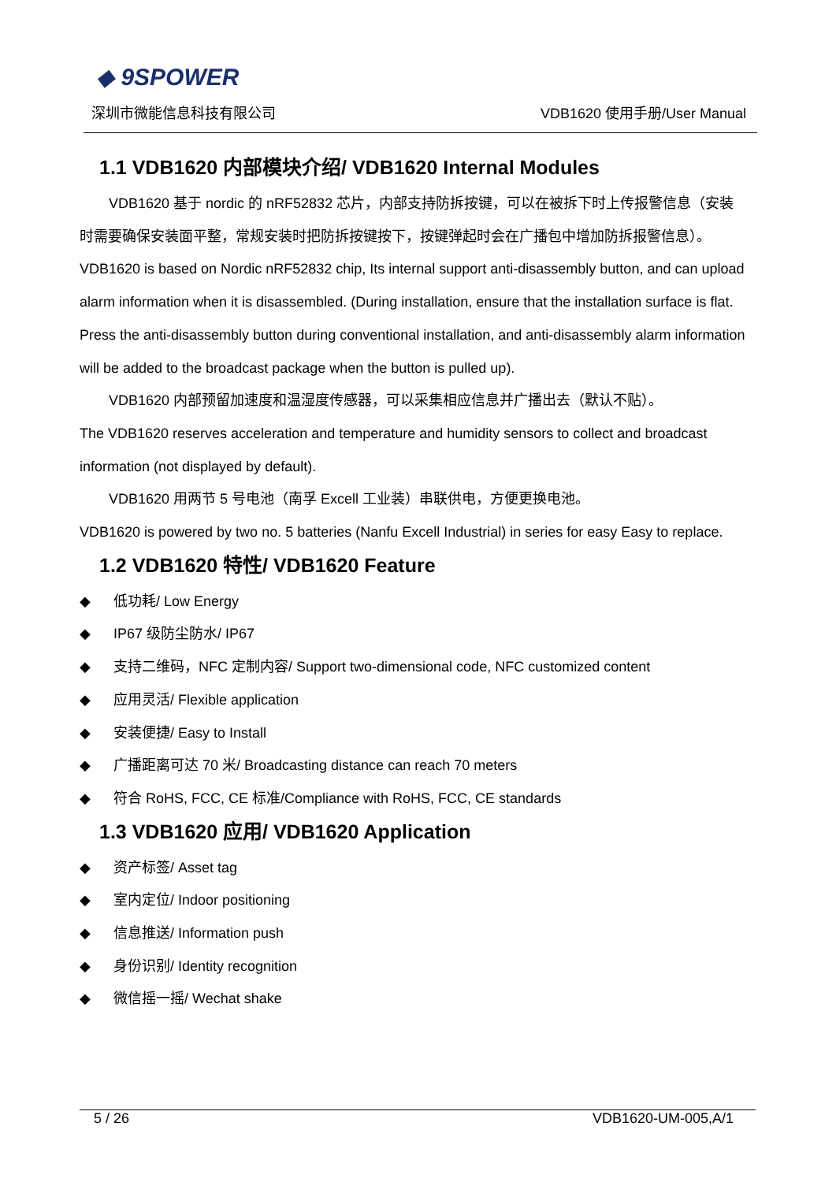◆ 9SPOWER
深圳市微能信息科技有限公司 VDB1620 使用手册/User Manual
1.1 VDB1620 内部模块介绍/ VDB1620 Internal Modules
VDB1620 基于 nordic 的 nRF52832 芯片，内部支持防拆按键，可以在被拆下时上传报警信息（安装
时需要确保安装面平整，常规安装时把防拆按键按下，按键弹起时会在广播包中增加防拆报警信息）。
VDB1620 is based on Nordic nRF52832 chip, Its internal support anti-disassembly button, and can upload alarm information when it is disassembled. (During installation, ensure that the installation surface is flat. Press the anti-disassembly button during conventional installation, and anti-disassembly alarm information will be added to the broadcast package when the button is pulled up).
VDB1620 内部预留加速度和温湿度传感器，可以采集相应信息并广播出去（默认不贴）。
The VDB1620 reserves acceleration and temperature and humidity sensors to collect and broadcast information (not displayed by default).
VDB1620 用两节 5 号电池（南孚 Excell 工业装）串联供电，方便更换电池。
VDB1620 is powered by two no. 5 batteries (Nanfu Excell Industrial) in series for easy Easy to replace.
1.2 VDB1620 特性/ VDB1620 Feature
◆ 低功耗/ Low Energy
◆ IP67 级防尘防水/ IP67
◆ 支持二维码，NFC 定制内容/ Support two-dimensional code, NFC customized content
◆ 应用灵活/ Flexible application
◆ 安装便捷/ Easy to Install
◆ 广播距离可达 70 米/ Broadcasting distance can reach 70 meters
◆ 符合 RoHS, FCC, CE 标准/Compliance with RoHS, FCC, CE standards
1.3 VDB1620 应用/ VDB1620 Application
◆ 资产标签/ Asset tag
◆ 室内定位/ Indoor positioning
◆ 信息推送/ Information push
◆ 身份识别/ Identity recognition
◆ 微信摇一摇/ Wechat shake
5 / 26 VDB1620-UM-005,A/1